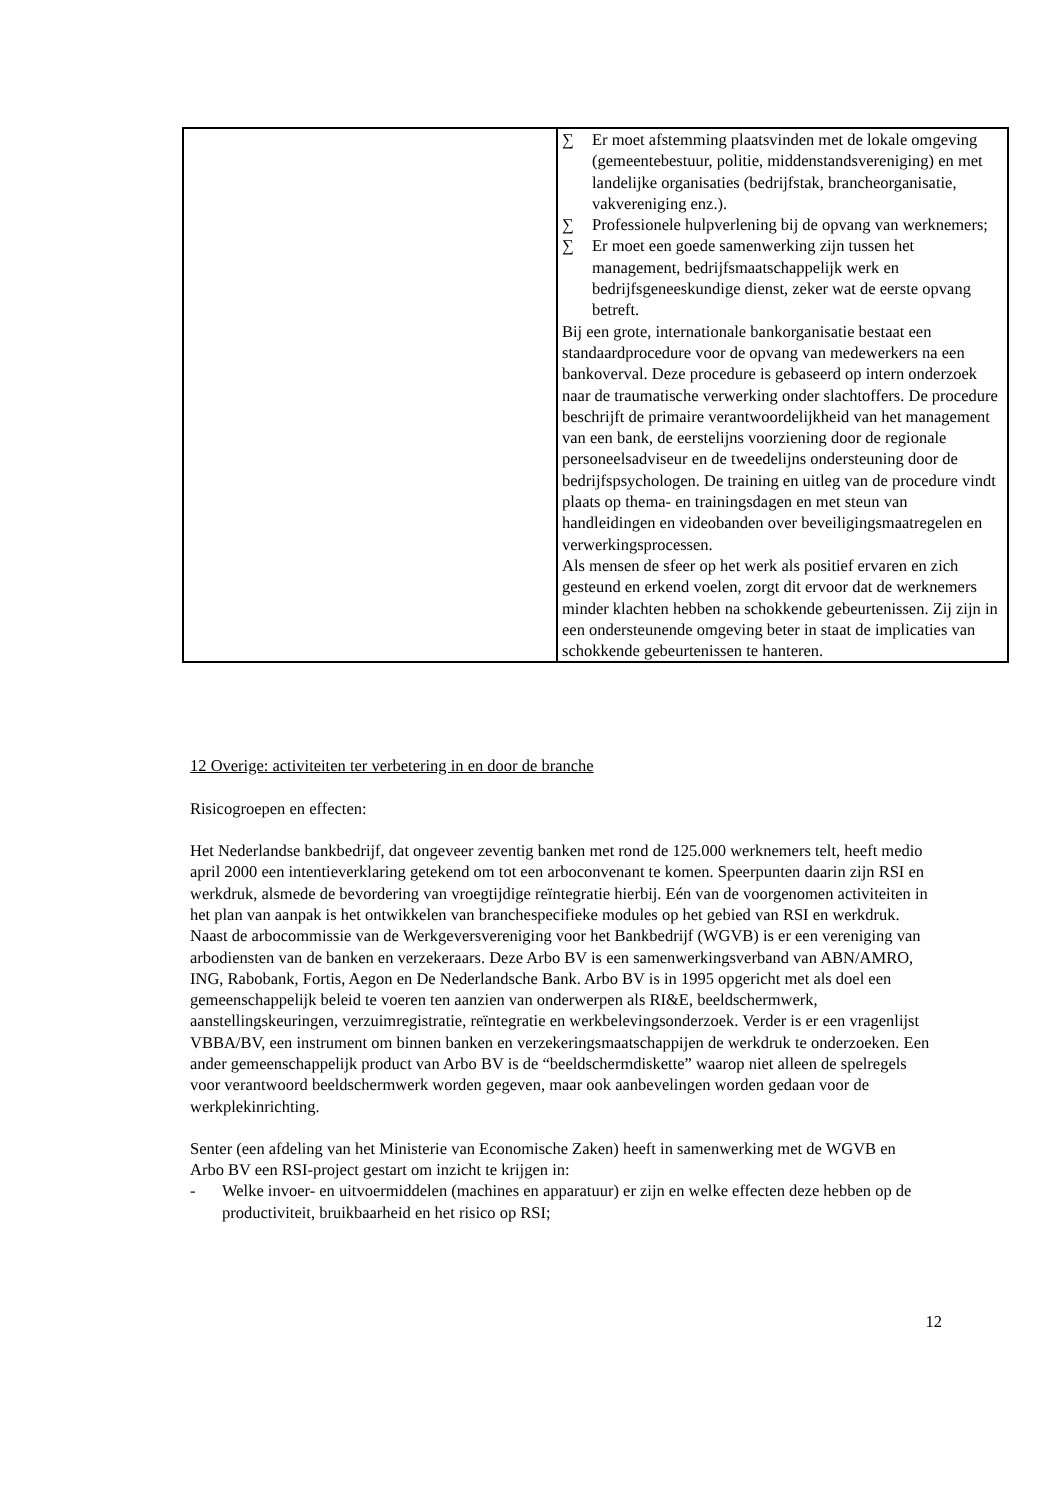| | ∑ Er moet afstemming plaatsvinden met de lokale omgeving (gemeentebestuur, politie, middenstandsvereniging) en met landelijke organisaties (bedrijfstak, brancheorganisatie, vakvereniging enz.). ∑ Professionele hulpverlening bij de opvang van werknemers; ∑ Er moet een goede samenwerking zijn tussen het management, bedrijfsmaatschappelijk werk en bedrijfsgeneeskundige dienst, zeker wat de eerste opvang betreft. Bij een grote, internationale bankorganisatie bestaat een standaardprocedure voor de opvang van medewerkers na een bankoverval. Deze procedure is gebaseerd op intern onderzoek naar de traumatische verwerking onder slachtoffers. De procedure beschrijft de primaire verantwoordelijkheid van het management van een bank, de eerstelijns voorziening door de regionale personeelsadviseur en de tweedelijns ondersteuning door de bedrijfspsychologen. De training en uitleg van de procedure vindt plaats op thema- en trainingsdagen en met steun van handleidingen en videobanden over beveiligingsmaatregelen en verwerkingsprocessen. Als mensen de sfeer op het werk als positief ervaren en zich gesteund en erkend voelen, zorgt dit ervoor dat de werknemers minder klachten hebben na schokkende gebeurtenissen. Zij zijn in een ondersteunende omgeving beter in staat de implicaties van schokkende gebeurtenissen te hanteren. |
12 Overige: activiteiten ter verbetering in en door de branche
Risicogroepen en effecten:
Het Nederlandse bankbedrijf, dat ongeveer zeventig banken met rond de 125.000 werknemers telt, heeft medio april 2000 een intentieverklaring getekend om tot een arboconvenant te komen. Speerpunten daarin zijn RSI en werkdruk, alsmede de bevordering van vroegtijdige reïntegratie hierbij. Eén van de voorgenomen activiteiten in het plan van aanpak is het ontwikkelen van branchespecifieke modules op het gebied van RSI en werkdruk.
Naast de arbocommissie van de Werkgeversvereniging voor het Bankbedrijf (WGVB) is er een vereniging van arbodiensten van de banken en verzekeraars. Deze Arbo BV is een samenwerkingsverband van ABN/AMRO, ING, Rabobank, Fortis, Aegon en De Nederlandsche Bank. Arbo BV is in 1995 opgericht met als doel een gemeenschappelijk beleid te voeren ten aanzien van onderwerpen als RI&E, beeldschermwerk, aanstellingskeuringen, verzuimregistratie, reïntegratie en werkbelevingsonderzoek. Verder is er een vragenlijst VBBA/BV, een instrument om binnen banken en verzekeringsmaatschappijen de werkdruk te onderzoeken. Een ander gemeenschappelijk product van Arbo BV is de “beeldschermdiskette” waarop niet alleen de spelregels voor verantwoord beeldschermwerk worden gegeven, maar ook aanbevelingen worden gedaan voor de werkplekinrichting.
Senter (een afdeling van het Ministerie van Economische Zaken) heeft in samenwerking met de WGVB en Arbo BV een RSI-project gestart om inzicht te krijgen in:
- Welke invoer- en uitvoermiddelen (machines en apparatuur) er zijn en welke effecten deze hebben op de productiviteit, bruikbaarheid en het risico op RSI;
12